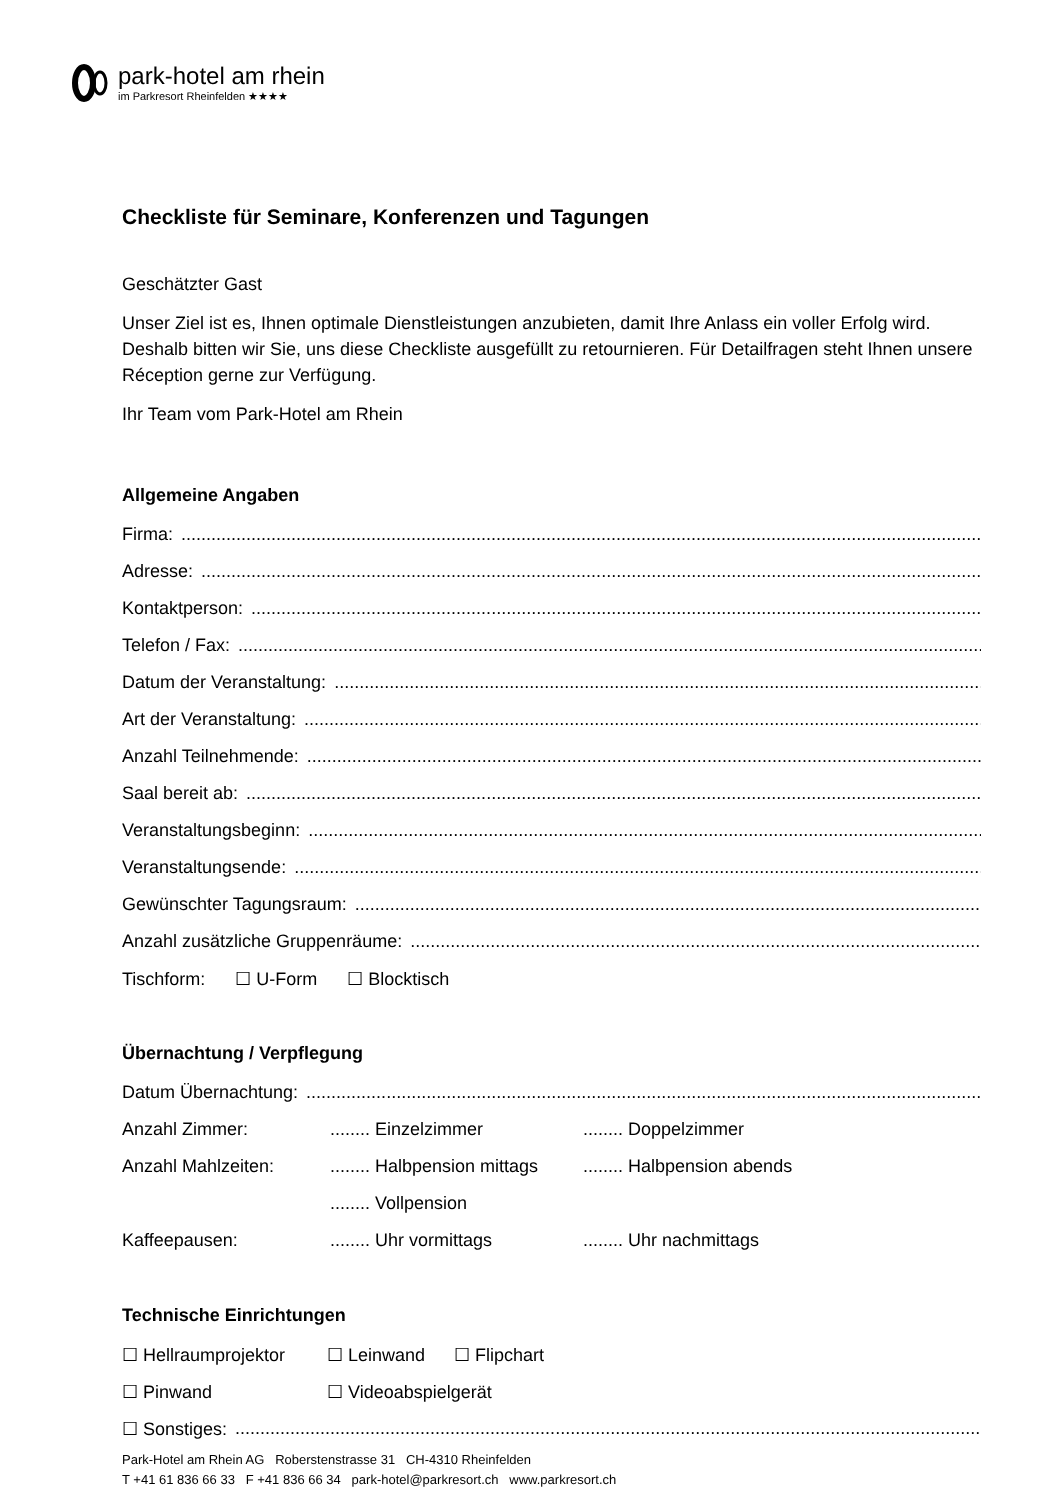park-hotel am rhein
im Parkresort Rheinfelden ★★★★
Checkliste für Seminare, Konferenzen und Tagungen
Geschätzter Gast
Unser Ziel ist es, Ihnen optimale Dienstleistungen anzubieten, damit Ihre Anlass ein voller Erfolg wird. Deshalb bitten wir Sie, uns diese Checkliste ausgefüllt zu retournieren. Für Detailfragen steht Ihnen unsere Réception gerne zur Verfügung.
Ihr Team vom Park-Hotel am Rhein
Allgemeine Angaben
Firma:..........................................................................................................................................................................................
Adresse:..........................................................................................................................................................................................
Kontaktperson:..........................................................................................................................................................................................
Telefon / Fax:..........................................................................................................................................................................................
Datum der Veranstaltung:..........................................................................................................................................................................................
Art der Veranstaltung:..........................................................................................................................................................................................
Anzahl Teilnehmende:..........................................................................................................................................................................................
Saal bereit ab:..........................................................................................................................................................................................
Veranstaltungsbeginn:..........................................................................................................................................................................................
Veranstaltungsende:..........................................................................................................................................................................................
Gewünschter Tagungsraum:..........................................................................................................................................................................................
Anzahl zusätzliche Gruppenräume:..........................................................................................................................................................................................
Tischform: ☐ U-Form ☐ Blocktisch
Übernachtung / Verpflegung
Datum Übernachtung:..........................................................................................................................................................................................
Anzahl Zimmer:........ Einzelzimmer........ Doppelzimmer
Anzahl Mahlzeiten:........ Halbpension mittags........ Halbpension abends
........ Vollpension
Kaffeepausen:........ Uhr vormittags........ Uhr nachmittags
Technische Einrichtungen
☐ Hellraumprojektor ☐ Leinwand ☐ Flipchart
☐ Pinwand ☐ Videoabspielgerät
☐ Sonstiges:..........................................................................................................................................................................................
Park-Hotel am Rhein AG Roberstenstrasse 31 CH-4310 Rheinfelden
T +41 61 836 66 33 F +41 836 66 34 park-hotel@parkresort.ch www.parkresort.ch